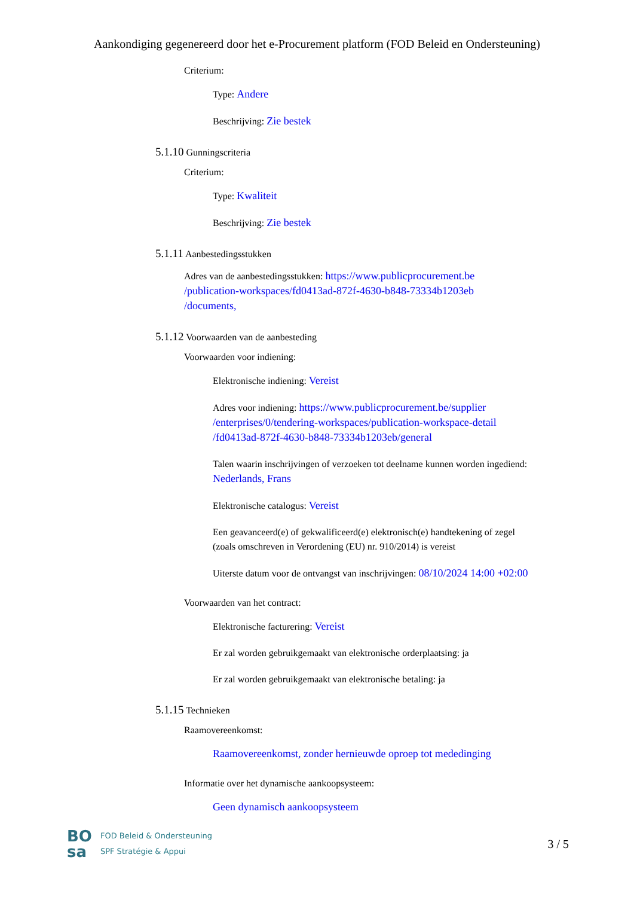Aankondiging gegenereerd door het e-Procurement platform (FOD Beleid en Ondersteuning)
Criterium:
Type: Andere
Beschrijving: Zie bestek
5.1.10 Gunningscriteria
Criterium:
Type: Kwaliteit
Beschrijving: Zie bestek
5.1.11 Aanbestedingsstukken
Adres van de aanbestedingsstukken: https://www.publicprocurement.be /publication-workspaces/fd0413ad-872f-4630-b848-73334b1203eb /documents,
5.1.12 Voorwaarden van de aanbesteding
Voorwaarden voor indiening:
Elektronische indiening: Vereist
Adres voor indiening: https://www.publicprocurement.be/supplier /enterprises/0/tendering-workspaces/publication-workspace-detail /fd0413ad-872f-4630-b848-73334b1203eb/general
Talen waarin inschrijvingen of verzoeken tot deelname kunnen worden ingediend: Nederlands, Frans
Elektronische catalogus: Vereist
Een geavanceerd(e) of gekwalificeerd(e) elektronisch(e) handtekening of zegel (zoals omschreven in Verordening (EU) nr. 910/2014) is vereist
Uiterste datum voor de ontvangst van inschrijvingen: 08/10/2024 14:00 +02:00
Voorwaarden van het contract:
Elektronische facturering: Vereist
Er zal worden gebruikgemaakt van elektronische orderplaatsing: ja
Er zal worden gebruikgemaakt van elektronische betaling: ja
5.1.15 Technieken
Raamovereenkomst:
Raamovereenkomst, zonder hernieuwde oproep tot mededinging
Informatie over het dynamische aankoopsysteem:
Geen dynamisch aankoopsysteem
BO
sa
FOD Beleid & Ondersteuning
SPF Stratégie & Appui
3 / 5